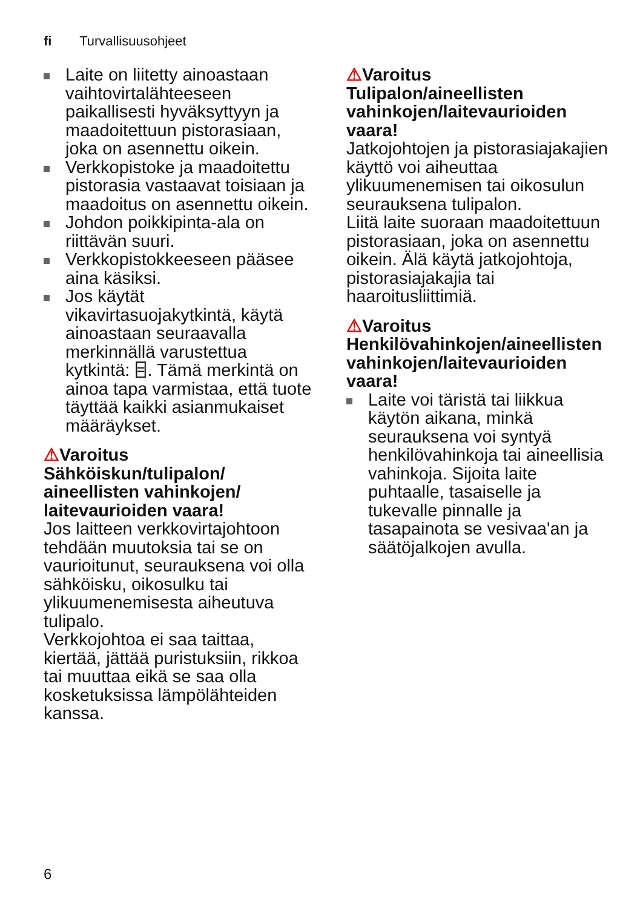fi Turvallisuusohjeet
Laite on liitetty ainoastaan vaihtovirtalähteeseen paikallisesti hyväksyttyyn ja maadoitettuun pistorasiaan, joka on asennettu oikein.
Verkkopistoke ja maadoitettu pistorasia vastaavat toisiaan ja maadoitus on asennettu oikein.
Johdon poikkipinta-ala on riittävän suuri.
Verkkopistokkeeseen pääsee aina käsiksi.
Jos käytät vikavirtasuojakytkintä, käytä ainoastaan seuraavalla merkinnällä varustettua kytkintä: ⌸. Tämä merkintä on ainoa tapa varmistaa, että tuote täyttää kaikki asianmukaiset määräykset.
⚠Varoitus
Sähköiskun/tulipalon/ aineellisten vahinkojen/ laitevaurioiden vaara!
Jos laitteen verkkovirtajohtoon tehdään muutoksia tai se on vaurioitunut, seurauksena voi olla sähköisku, oikosulku tai ylikuumenemisesta aiheutuva tulipalo.
Verkkojohtoa ei saa taittaa, kiertää, jättää puristuksiin, rikkoa tai muuttaa eikä se saa olla kosketuksissa lämpölähteiden kanssa.
⚠Varoitus
Tulipalon/aineellisten vahinkojen/laitevaurioiden vaara!
Jatkojohtojen ja pistorasiajakajien käyttö voi aiheuttaa ylikuumenemisen tai oikosulun seurauksena tulipalon.
Liitä laite suoraan maadoitettuun pistorasiaan, joka on asennettu oikein. Älä käytä jatkojohtoja, pistorasiajakajia tai haaroitusliittimiä.
⚠Varoitus
Henkilövahinkojen/aineellisten vahinkojen/laitevaurioiden vaara!
Laite voi täristä tai liikkua käytön aikana, minkä seurauksena voi syntyä henkilövahinkoja tai aineellisia vahinkoja. Sijoita laite puhtaalle, tasaiselle ja tukevalle pinnalle ja tasapainota se vesivaa'an ja säätöjalkojen avulla.
6